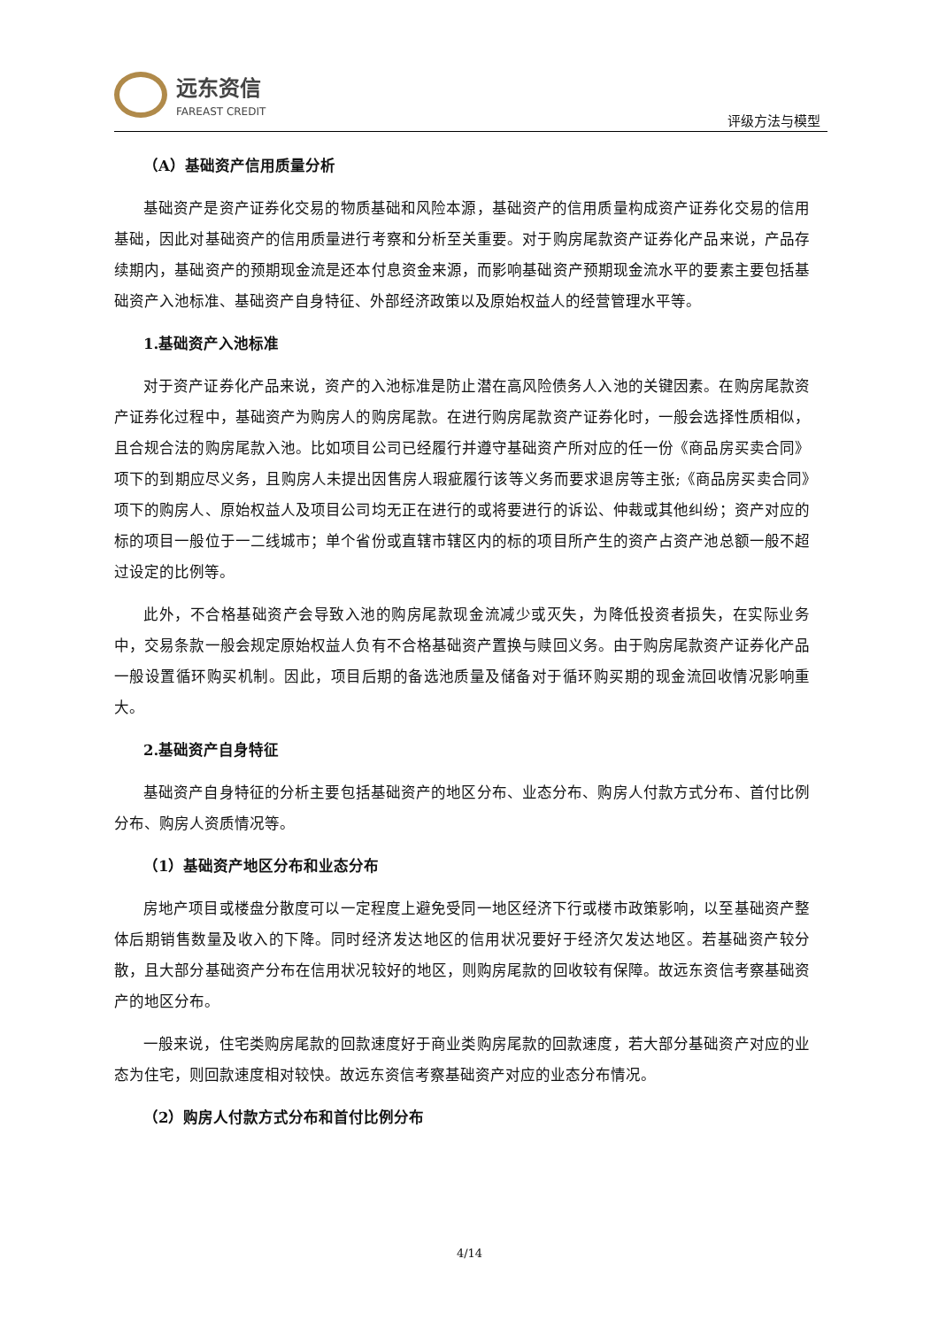远东资信
FAREAST CREDIT
评级方法与模型
（A）基础资产信用质量分析
基础资产是资产证券化交易的物质基础和风险本源，基础资产的信用质量构成资产证券化交易的信用基础，因此对基础资产的信用质量进行考察和分析至关重要。对于购房尾款资产证券化产品来说，产品存续期内，基础资产的预期现金流是还本付息资金来源，而影响基础资产预期现金流水平的要素主要包括基础资产入池标准、基础资产自身特征、外部经济政策以及原始权益人的经营管理水平等。
1.基础资产入池标准
对于资产证券化产品来说，资产的入池标准是防止潜在高风险债务人入池的关键因素。在购房尾款资产证券化过程中，基础资产为购房人的购房尾款。在进行购房尾款资产证券化时，一般会选择性质相似，且合规合法的购房尾款入池。比如项目公司已经履行并遵守基础资产所对应的任一份《商品房买卖合同》项下的到期应尽义务，且购房人未提出因售房人瑕疵履行该等义务而要求退房等主张;《商品房买卖合同》项下的购房人、原始权益人及项目公司均无正在进行的或将要进行的诉讼、仲裁或其他纠纷；资产对应的标的项目一般位于一二线城市；单个省份或直辖市辖区内的标的项目所产生的资产占资产池总额一般不超过设定的比例等。
此外，不合格基础资产会导致入池的购房尾款现金流减少或灭失，为降低投资者损失，在实际业务中，交易条款一般会规定原始权益人负有不合格基础资产置换与赎回义务。由于购房尾款资产证券化产品一般设置循环购买机制。因此，项目后期的备选池质量及储备对于循环购买期的现金流回收情况影响重大。
2.基础资产自身特征
基础资产自身特征的分析主要包括基础资产的地区分布、业态分布、购房人付款方式分布、首付比例分布、购房人资质情况等。
（1）基础资产地区分布和业态分布
房地产项目或楼盘分散度可以一定程度上避免受同一地区经济下行或楼市政策影响，以至基础资产整体后期销售数量及收入的下降。同时经济发达地区的信用状况要好于经济欠发达地区。若基础资产较分散，且大部分基础资产分布在信用状况较好的地区，则购房尾款的回收较有保障。故远东资信考察基础资产的地区分布。
一般来说，住宅类购房尾款的回款速度好于商业类购房尾款的回款速度，若大部分基础资产对应的业态为住宅，则回款速度相对较快。故远东资信考察基础资产对应的业态分布情况。
（2）购房人付款方式分布和首付比例分布
4/14